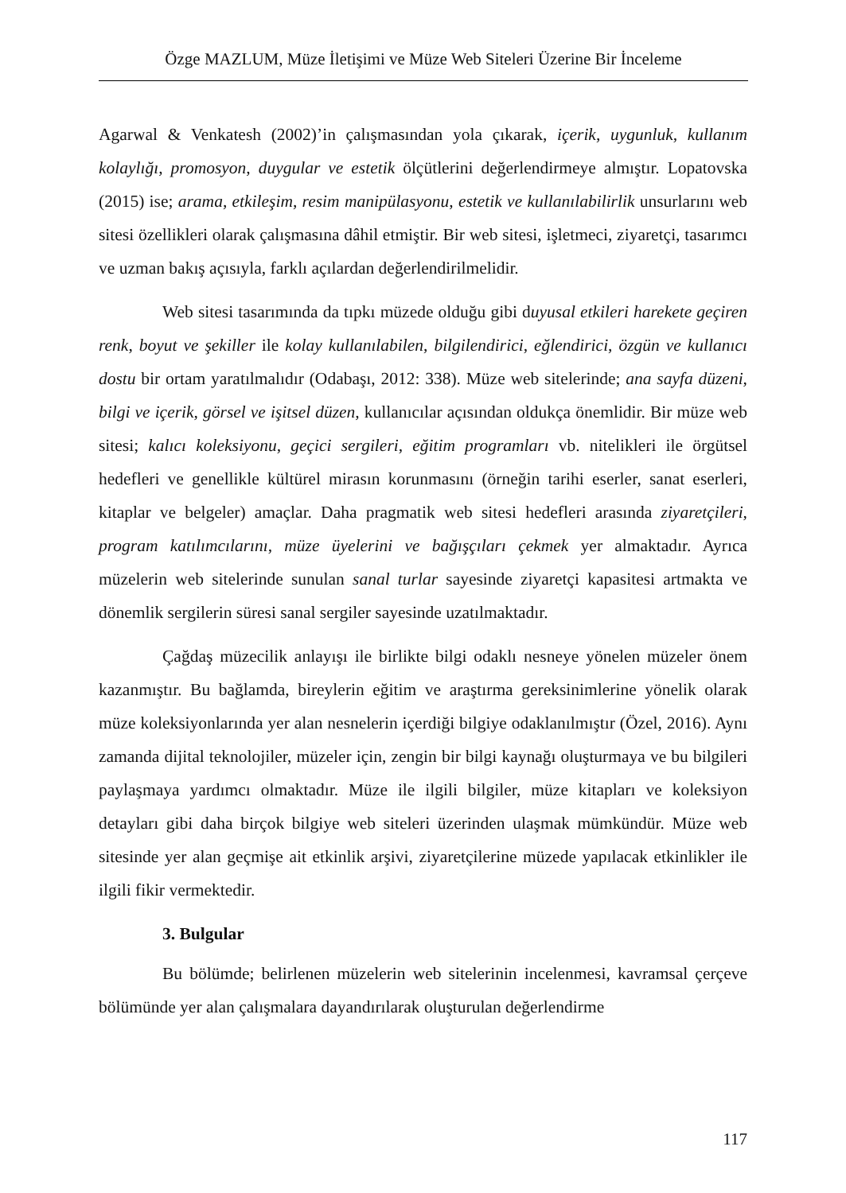Özge MAZLUM, Müze İletişimi ve Müze Web Siteleri Üzerine Bir İnceleme
Agarwal & Venkatesh (2002)’in çalışmasından yola çıkarak, içerik, uygunluk, kullanım kolaylığı, promosyon, duygular ve estetik ölçütlerini değerlendirmeye almıştır. Lopatovska (2015) ise; arama, etkileşim, resim manipülasyonu, estetik ve kullanılabilirlik unsurlarını web sitesi özellikleri olarak çalışmasına dâhil etmiştir. Bir web sitesi, işletmeci, ziyaretçi, tasarımcı ve uzman bakış açısıyla, farklı açılardan değerlendirilmelidir.
Web sitesi tasarımında da tıpkı müzede olduğu gibi duyusal etkileri harekete geçiren renk, boyut ve şekiller ile kolay kullanılabilen, bilgilendirici, eğlendirici, özgün ve kullanıcı dostu bir ortam yaratılmalıdır (Odabaşı, 2012: 338). Müze web sitelerinde; ana sayfa düzeni, bilgi ve içerik, görsel ve işitsel düzen, kullanıcılar açısından oldukça önemlidir. Bir müze web sitesi; kalıcı koleksiyonu, geçici sergileri, eğitim programları vb. nitelikleri ile örgütsel hedefleri ve genellikle kültürel mirasın korunmasını (örneğin tarihi eserler, sanat eserleri, kitaplar ve belgeler) amaçlar. Daha pragmatik web sitesi hedefleri arasında ziyaretçileri, program katılımcılarını, müze üyelerini ve bağışçıları çekmek yer almaktadır. Ayrıca müzelerin web sitelerinde sunulan sanal turlar sayesinde ziyaretçi kapasitesi artmakta ve dönemlik sergilerin süresi sanal sergiler sayesinde uzatılmaktadır.
Çağdaş müzecilik anlayışı ile birlikte bilgi odaklı nesneye yönelen müzeler önem kazanmıştır. Bu bağlamda, bireylerin eğitim ve araştırma gereksinimlerine yönelik olarak müze koleksiyonlarında yer alan nesnelerin içerdiği bilgiye odaklanılmıştır (Özel, 2016). Aynı zamanda dijital teknolojiler, müzeler için, zengin bir bilgi kaynağı oluşturmaya ve bu bilgileri paylaşmaya yardımcı olmaktadır. Müze ile ilgili bilgiler, müze kitapları ve koleksiyon detayları gibi daha birçok bilgiye web siteleri üzerinden ulaşmak mümkündür. Müze web sitesinde yer alan geçmişe ait etkinlik arşivi, ziyaretçilerine müzede yapılacak etkinlikler ile ilgili fikir vermektedir.
3. Bulgular
Bu bölümde; belirlenen müzelerin web sitelerinin incelenmesi, kavramsal çerçeve bölümünde yer alan çalışmalara dayandırılarak oluşturulan değerlendirme
117